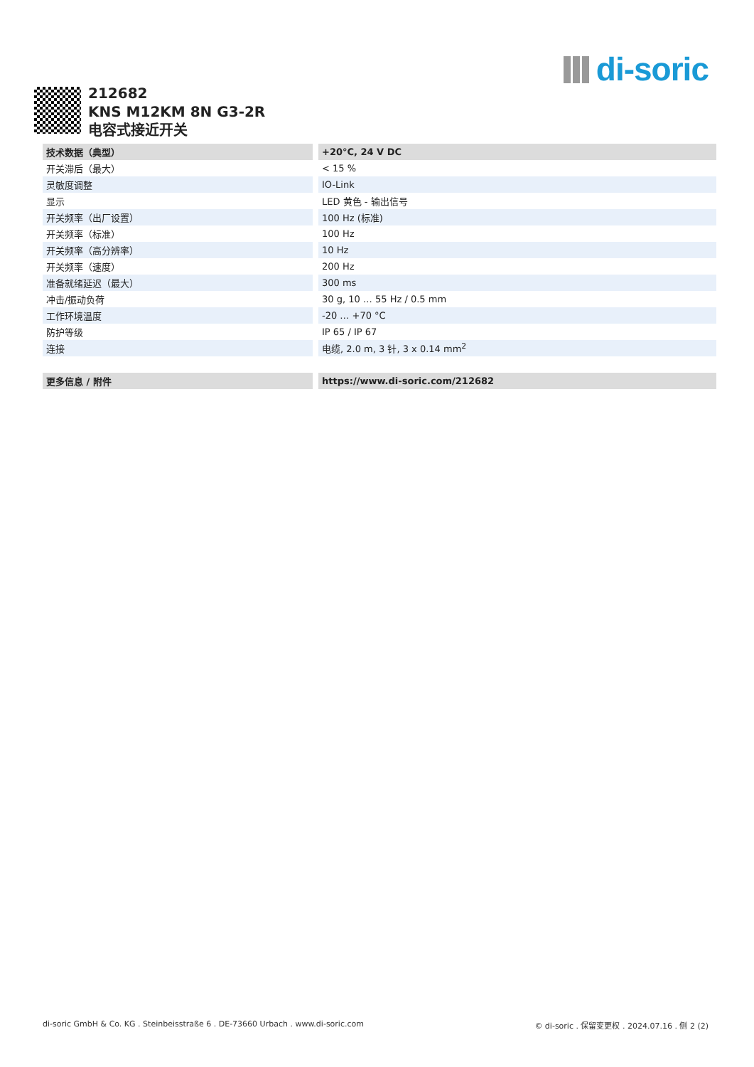di-soric
212682
KNS M12KM 8N G3-2R
电容式接近开关
| 技术数据（典型） | +20°C, 24 V DC |
| 开关滞后（最大） | < 15 % |
| 灵敏度调整 | IO-Link |
| 显示 | LED 黄色 - 输出信号 |
| 开关频率（出厂设置） | 100 Hz (标准) |
| 开关频率（标准） | 100 Hz |
| 开关频率（高分辨率） | 10 Hz |
| 开关频率（速度） | 200 Hz |
| 准备就绪延迟（最大） | 300 ms |
| 冲击/振动负荷 | 30 g, 10 … 55 Hz / 0.5 mm |
| 工作环境温度 | -20 … +70 °C |
| 防护等级 | IP 65 / IP 67 |
| 连接 | 电缆, 2.0 m, 3 针, 3 x 0.14 mm<sup>2</sup> |
| 更多信息 / 附件 | https://www.di-soric.com/212682 |
di-soric GmbH & Co. KG . Steinbeisstraße 6 . DE-73660 Urbach . www.di-soric.com © di-soric . 保留变更权 . 2024.07.16 . 侧 2 (2)